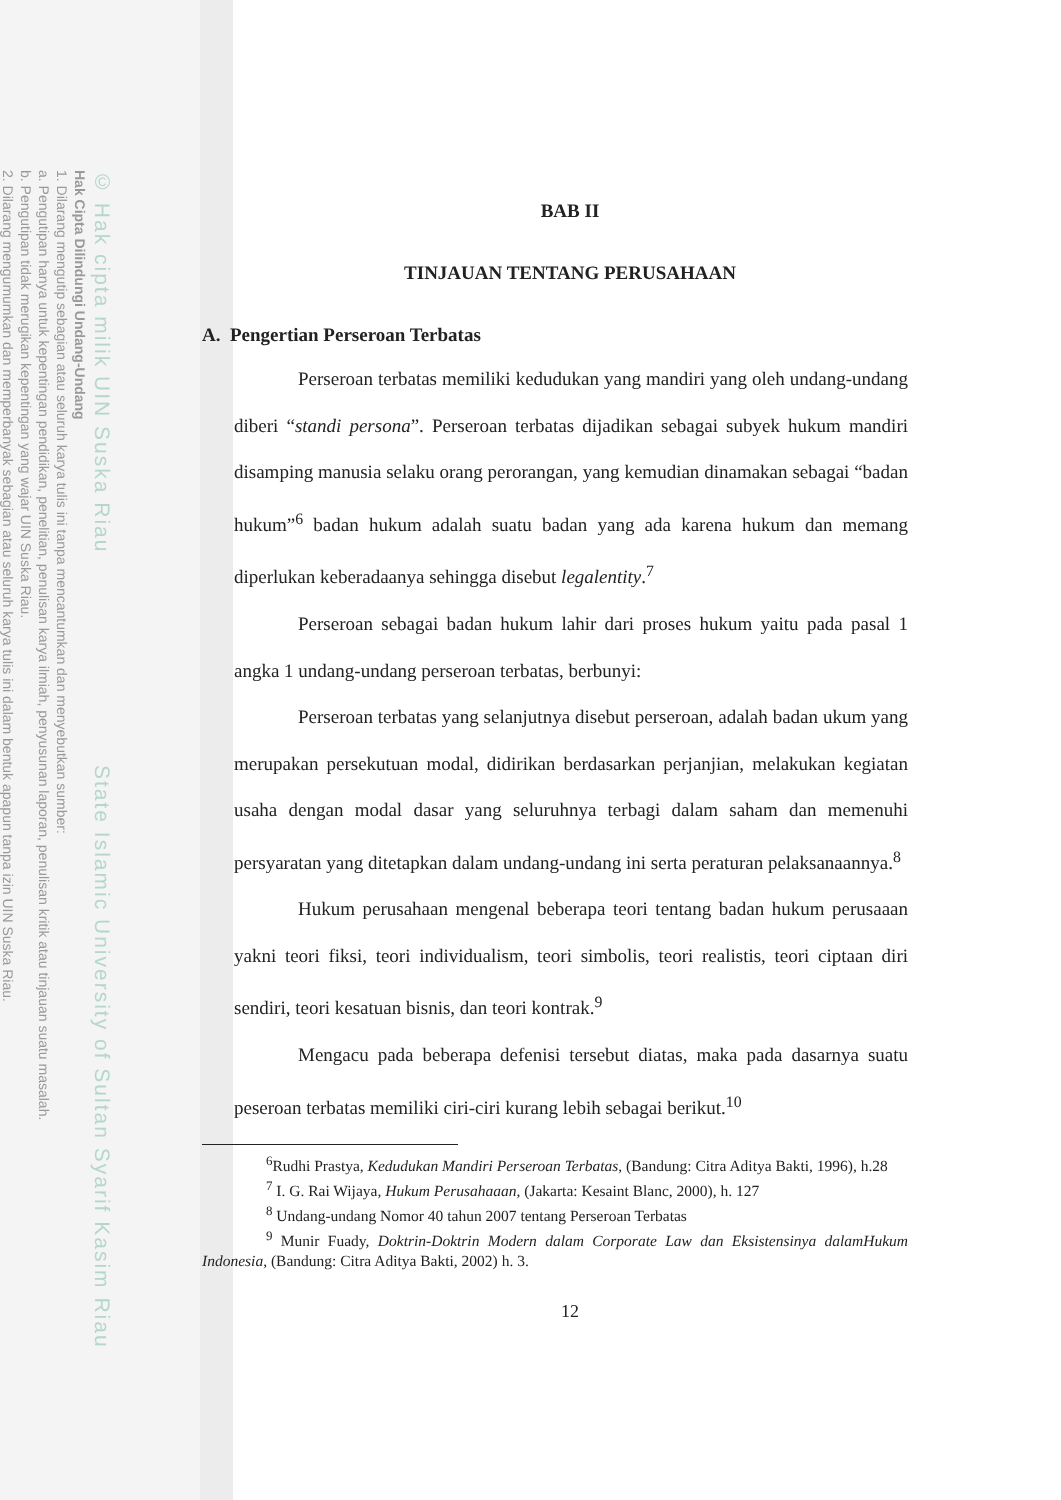© Hak cipta milik UIN Suska Riau State Islamic University of Sultan Syarif Kasim Riau
Hak Cipta Dilindungi Undang-Undang
1. Dilarang mengutip sebagian atau seluruh karya tulis ini tanpa mencantumkan dan menyebutkan sumber:
a. Pengutipan hanya untuk kepentingan pendidikan, penelitian, penulisan karya ilmiah, penyusunan laporan, penulisan kritik atau tinjauan suatu masalah.
b. Pengutipan tidak merugikan kepentingan yang wajar UIN Suska Riau.
2. Dilarang mengumumkan dan memperbanyak sebagian atau seluruh karya tulis ini dalam bentuk apapun tanpa izin UIN Suska Riau.
BAB II
TINJAUAN TENTANG PERUSAHAAN
A. Pengertian Perseroan Terbatas
Perseroan terbatas memiliki kedudukan yang mandiri yang oleh undang-undang diberi “standi persona”. Perseroan terbatas dijadikan sebagai subyek hukum mandiri disamping manusia selaku orang perorangan, yang kemudian dinamakan sebagai “badan hukum”<sup>6</sup> badan hukum adalah suatu badan yang ada karena hukum dan memang diperlukan keberadaanya sehingga disebut legalentity.<sup>7</sup>
Perseroan sebagai badan hukum lahir dari proses hukum yaitu pada pasal 1 angka 1 undang-undang perseroan terbatas, berbunyi:
Perseroan terbatas yang selanjutnya disebut perseroan, adalah badan ukum yang merupakan persekutuan modal, didirikan berdasarkan perjanjian, melakukan kegiatan usaha dengan modal dasar yang seluruhnya terbagi dalam saham dan memenuhi persyaratan yang ditetapkan dalam undang-undang ini serta peraturan pelaksanaannya.<sup>8</sup>
Hukum perusahaan mengenal beberapa teori tentang badan hukum perusaaan yakni teori fiksi, teori individualism, teori simbolis, teori realistis, teori ciptaan diri sendiri, teori kesatuan bisnis, dan teori kontrak.<sup>9</sup>
Mengacu pada beberapa defenisi tersebut diatas, maka pada dasarnya suatu peseroan terbatas memiliki ciri-ciri kurang lebih sebagai berikut.<sup>10</sup>
<sup>6</sup> Rudhi Prastya, Kedudukan Mandiri Perseroan Terbatas, (Bandung: Citra Aditya Bakti, 1996), h.28
<sup>7</sup> I. G. Rai Wijaya, Hukum Perusahaaan, (Jakarta: Kesaint Blanc, 2000), h. 127
<sup>8</sup> Undang-undang Nomor 40 tahun 2007 tentang Perseroan Terbatas
<sup>9</sup> Munir Fuady, Doktrin-Doktrin Modern dalam Corporate Law dan Eksistensinya dalamHukum Indonesia, (Bandung: Citra Aditya Bakti, 2002) h. 3.
12